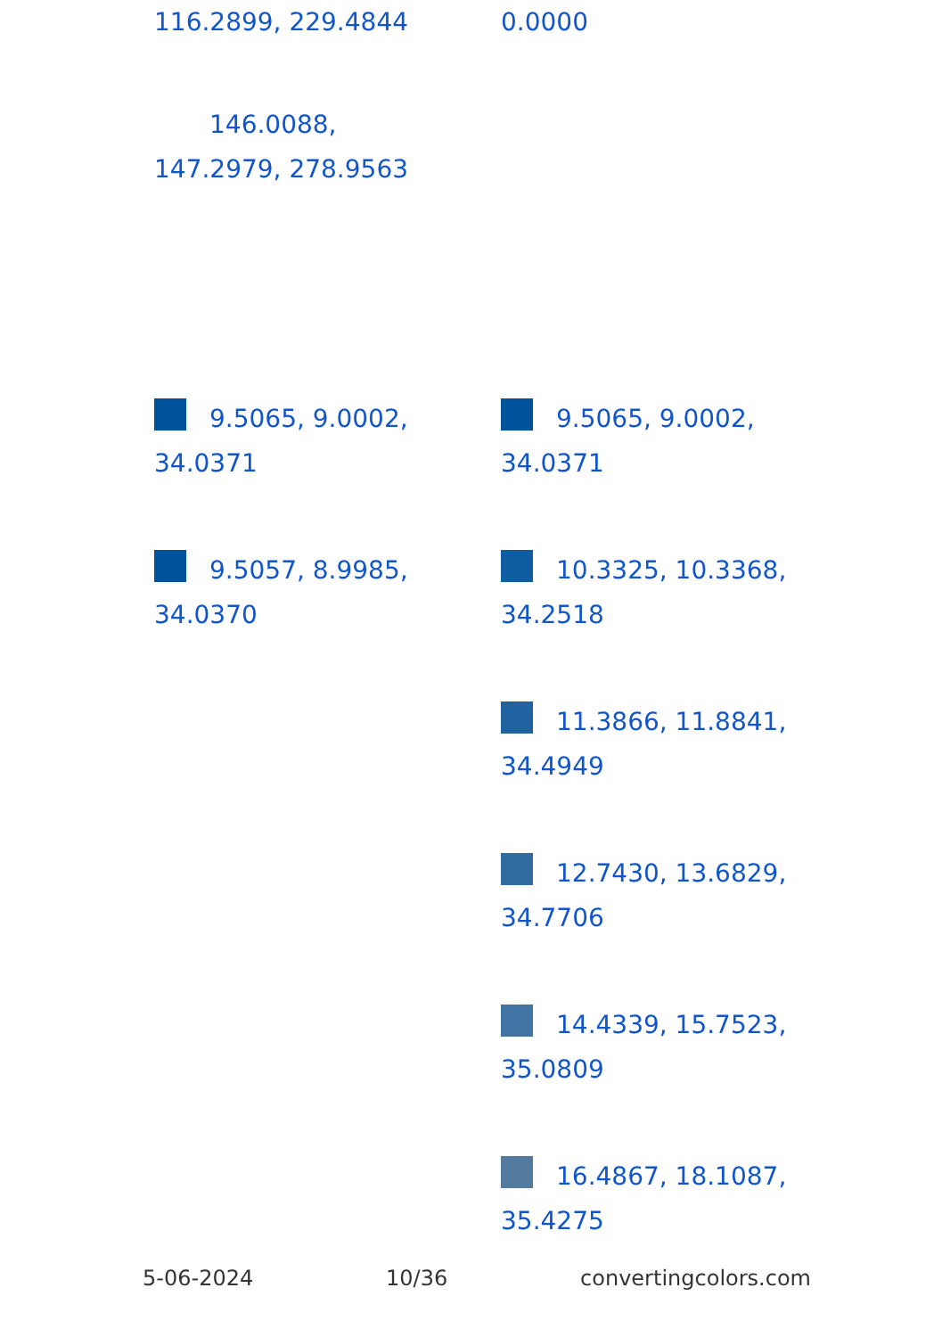116.2899, 229.4844
146.0088, 147.2979, 278.9563
9.5065, 9.0002, 34.0371
9.5057, 8.9985, 34.0370
0.0000
9.5065, 9.0002, 34.0371
10.3325, 10.3368, 34.2518
11.3866, 11.8841, 34.4949
12.7430, 13.6829, 34.7706
14.4339, 15.7523, 35.0809
16.4867, 18.1087, 35.4275
5-06-2024 10/36 convertingcolors.com